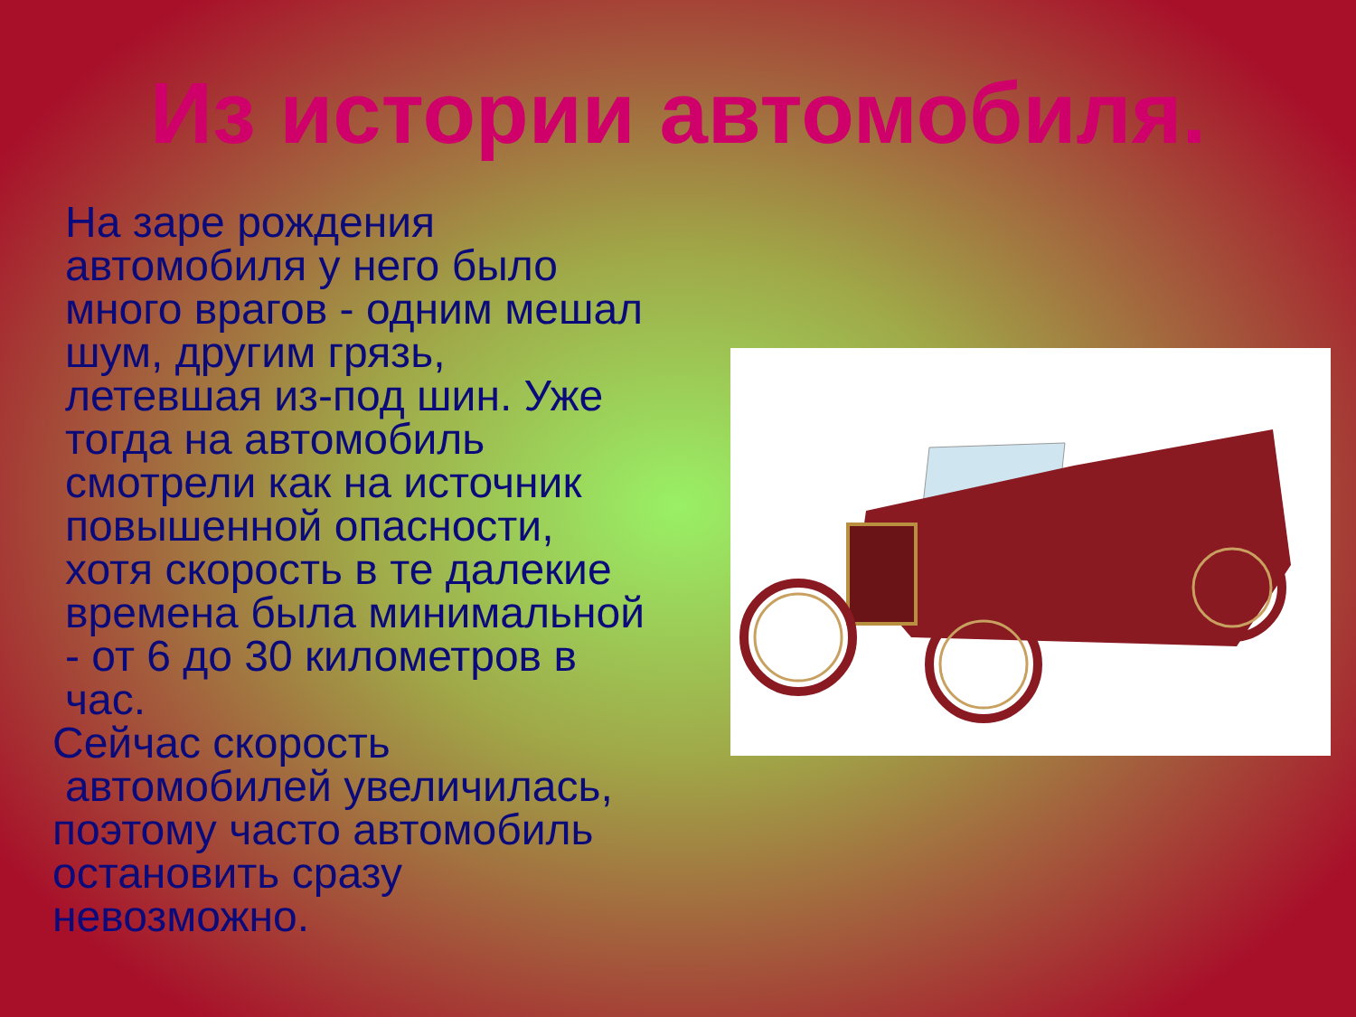Из истории автомобиля.
На заре рождения автомобиля у него было много врагов - одним мешал шум, другим грязь, летевшая из-под шин. Уже тогда на автомобиль смотрели как на источник повышенной опасности, хотя скорость в те далекие времена была минимальной - от 6 до 30 километров в час.
Сейчас скорость
автомобилей увеличилась, поэтому часто автомобиль остановить сразу невозможно.